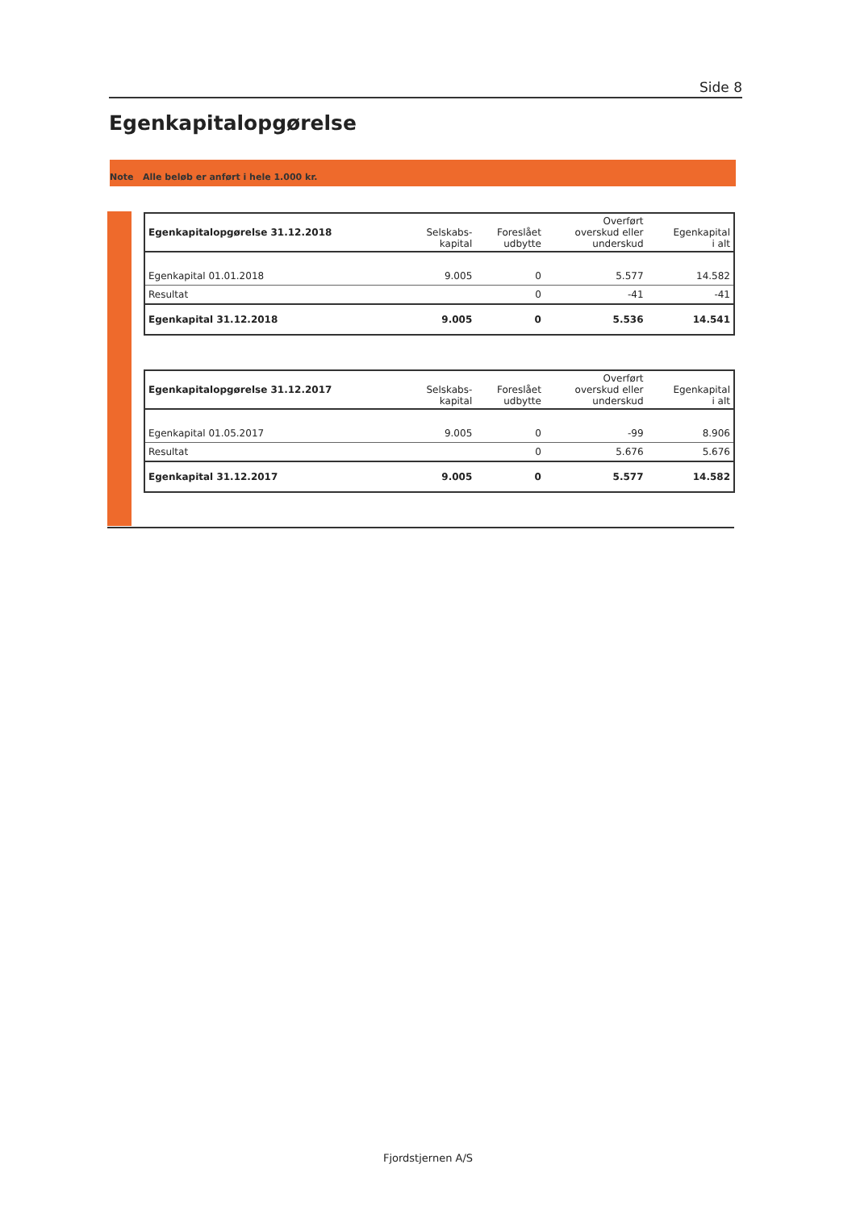Side 8
Egenkapitalopgørelse
Note Alle beløb er anført i hele 1.000 kr.
| Egenkapitalopgørelse 31.12.2018 | Selskabs- kapital | Foreslået udbytte | Overført overskud eller underskud | Egenkapital i alt |
| --- | --- | --- | --- | --- |
| Egenkapital 01.01.2018 | 9.005 | 0 | 5.577 | 14.582 |
| Resultat | | 0 | -41 | -41 |
| Egenkapital 31.12.2018 | 9.005 | 0 | 5.536 | 14.541 |
| Egenkapitalopgørelse 31.12.2017 | Selskabs- kapital | Foreslået udbytte | Overført overskud eller underskud | Egenkapital i alt |
| --- | --- | --- | --- | --- |
| Egenkapital 01.05.2017 | 9.005 | 0 | -99 | 8.906 |
| Resultat | | 0 | 5.676 | 5.676 |
| Egenkapital 31.12.2017 | 9.005 | 0 | 5.577 | 14.582 |
Fjordstjernen A/S